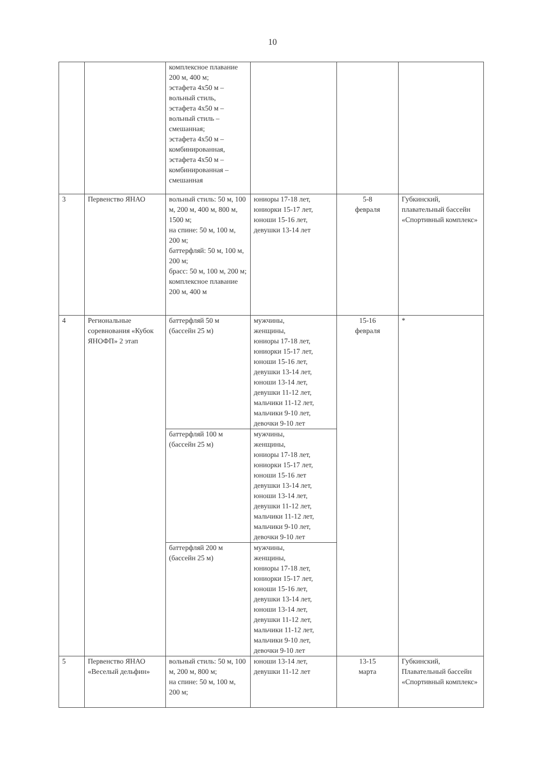10
| | | комплексное плавание 200 м, 400 м; эстафета 4х50 м – вольный стиль, эстафета 4х50 м – вольный стиль – смешанная; эстафета 4х50 м – комбинированная, эстафета 4х50 м – комбинированная – смешанная | | | |
| 3 | Первенство ЯНАО | вольный стиль: 50 м, 100 м, 200 м, 400 м, 800 м, 1500 м; на спине: 50 м, 100 м, 200 м; баттерфляй: 50 м, 100 м, 200 м; брасс: 50 м, 100 м, 200 м; комплексное плавание 200 м, 400 м | юниоры 17-18 лет, юниорки 15-17 лет, юноши 15-16 лет, девушки 13-14 лет | 5-8 февраля | Губкинский, плавательный бассейн «Спортивный комплекс» |
| 4 | Региональные соревнования «Кубок ЯНОФП» 2 этап | баттерфляй 50 м (бассейн 25 м) | мужчины, женщины, юниоры 17-18 лет, юниорки 15-17 лет, юноши 15-16 лет, девушки 13-14 лет, юноши 13-14 лет, девушки 11-12 лет, мальчики 11-12 лет, мальчики 9-10 лет, девочки 9-10 лет | 15-16 февраля | * |
| | | баттерфляй 100 м (бассейн 25 м) | мужчины, женщины, юниоры 17-18 лет, юниорки 15-17 лет, юноши 15-16 лет девушки 13-14 лет, юноши 13-14 лет, девушки 11-12 лет, мальчики 11-12 лет, мальчики 9-10 лет, девочки 9-10 лет | | |
| | | баттерфляй 200 м (бассейн 25 м) | мужчины, женщины, юниоры 17-18 лет, юниорки 15-17 лет, юноши 15-16 лет, девушки 13-14 лет, юноши 13-14 лет, девушки 11-12 лет, мальчики 11-12 лет, мальчики 9-10 лет, девочки 9-10 лет | | |
| 5 | Первенство ЯНАО «Веселый дельфин» | вольный стиль: 50 м, 100 м, 200 м, 800 м; на спине: 50 м, 100 м, 200 м; | юноши 13-14 лет, девушки 11-12 лет | 13-15 марта | Губкинский, Плавательный бассейн «Спортивный комплекс» |